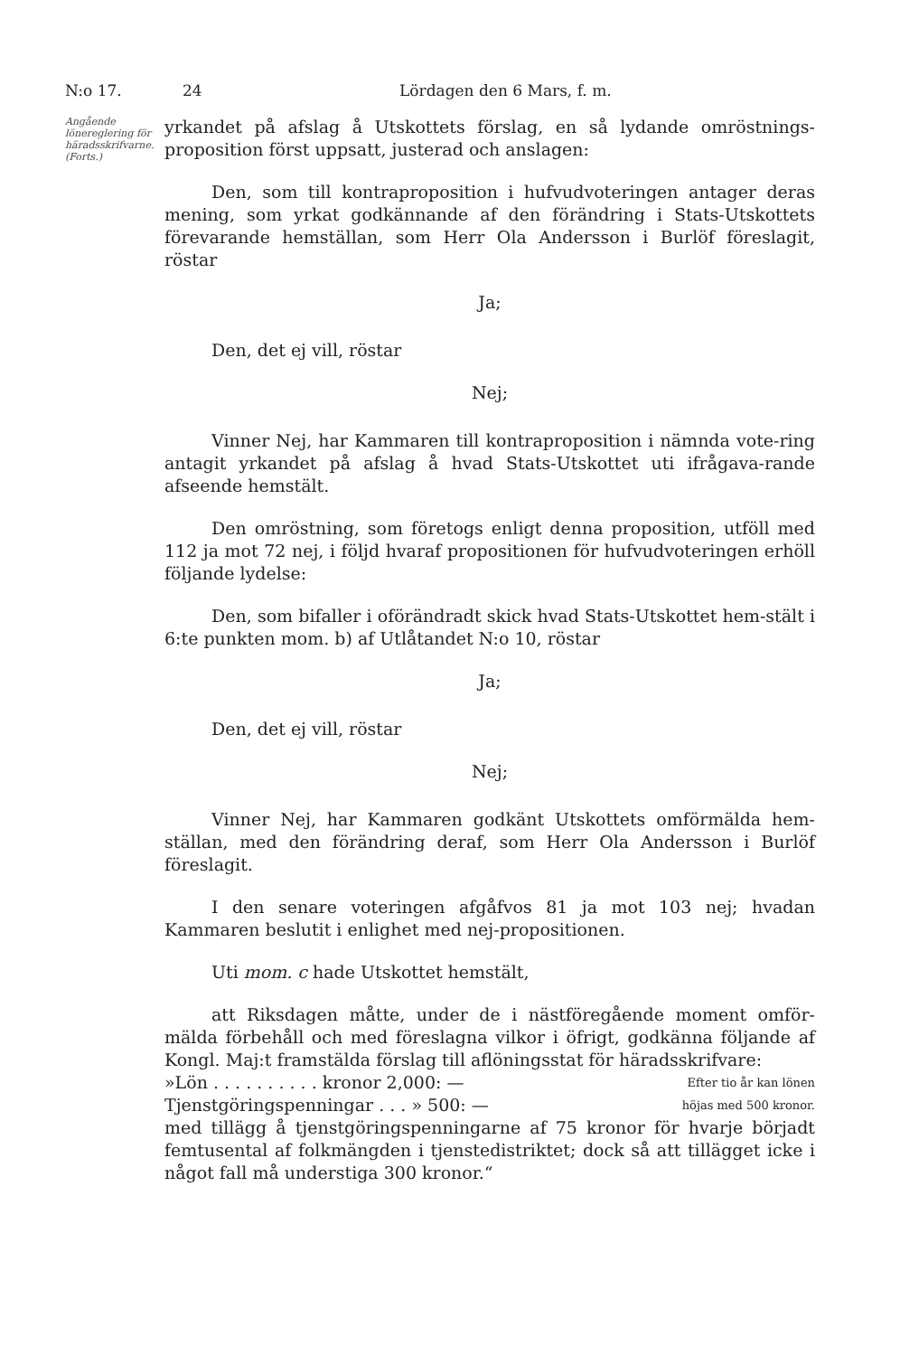N:o 17. 24 Lördagen den 6 Mars, f. m.
Angående löneregler­ing för härads­skrifvarne. (Forts.)
yrkandet på afslag å Utskottets förslag, en så lydande omröstnings-proposition först uppsatt, justerad och anslagen:
Den, som till kontraproposition i hufvudvoteringen antager deras mening, som yrkat godkännande af den förändring i Stats-Utskottets förevarande hemställan, som Herr Ola Andersson i Burlöf föreslagit, röstar
Ja;
Den, det ej vill, röstar
Nej;
Vinner Nej, har Kammaren till kontraproposition i nämnda vote-ring antagit yrkandet på afslag å hvad Stats-Utskottet uti ifrågava-rande afseende hemstält.
Den omröstning, som företogs enligt denna proposition, utföll med 112 ja mot 72 nej, i följd hvaraf propositionen för hufvudvoteringen erhöll följande lydelse:
Den, som bifaller i oförändradt skick hvad Stats-Utskottet hem-stält i 6:te punkten mom. b) af Utlåtandet N:o 10, röstar
Ja;
Den, det ej vill, röstar
Nej;
Vinner Nej, har Kammaren godkänt Utskottets omförmälda hem-ställan, med den förändring deraf, som Herr Ola Andersson i Burlöf föreslagit.
I den senare voteringen afgåfvos 81 ja mot 103 nej; hvadan Kammaren beslutit i enlighet med nej-propositionen.
Uti mom. c hade Utskottet hemstält,
att Riksdagen måtte, under de i nästföregående moment omför-mälda förbehåll och med föreslagna vilkor i öfrigt, godkänna följande af Kongl. Maj:t framstälda förslag till aflöningsstat för häradsskrifvare:
»Lön . . . . . . . . . . kronor 2,000: — Efter tio år kan lönen
Tjenstgöringspenningar . . . » 500: — höjas med 500 kronor.
med tillägg å tjenstgöringspenningarne af 75 kronor för hvarje börjadt femtusental af folkmängden i tjenstedistriktet; dock så att tillägget icke i något fall må understiga 300 kronor.“